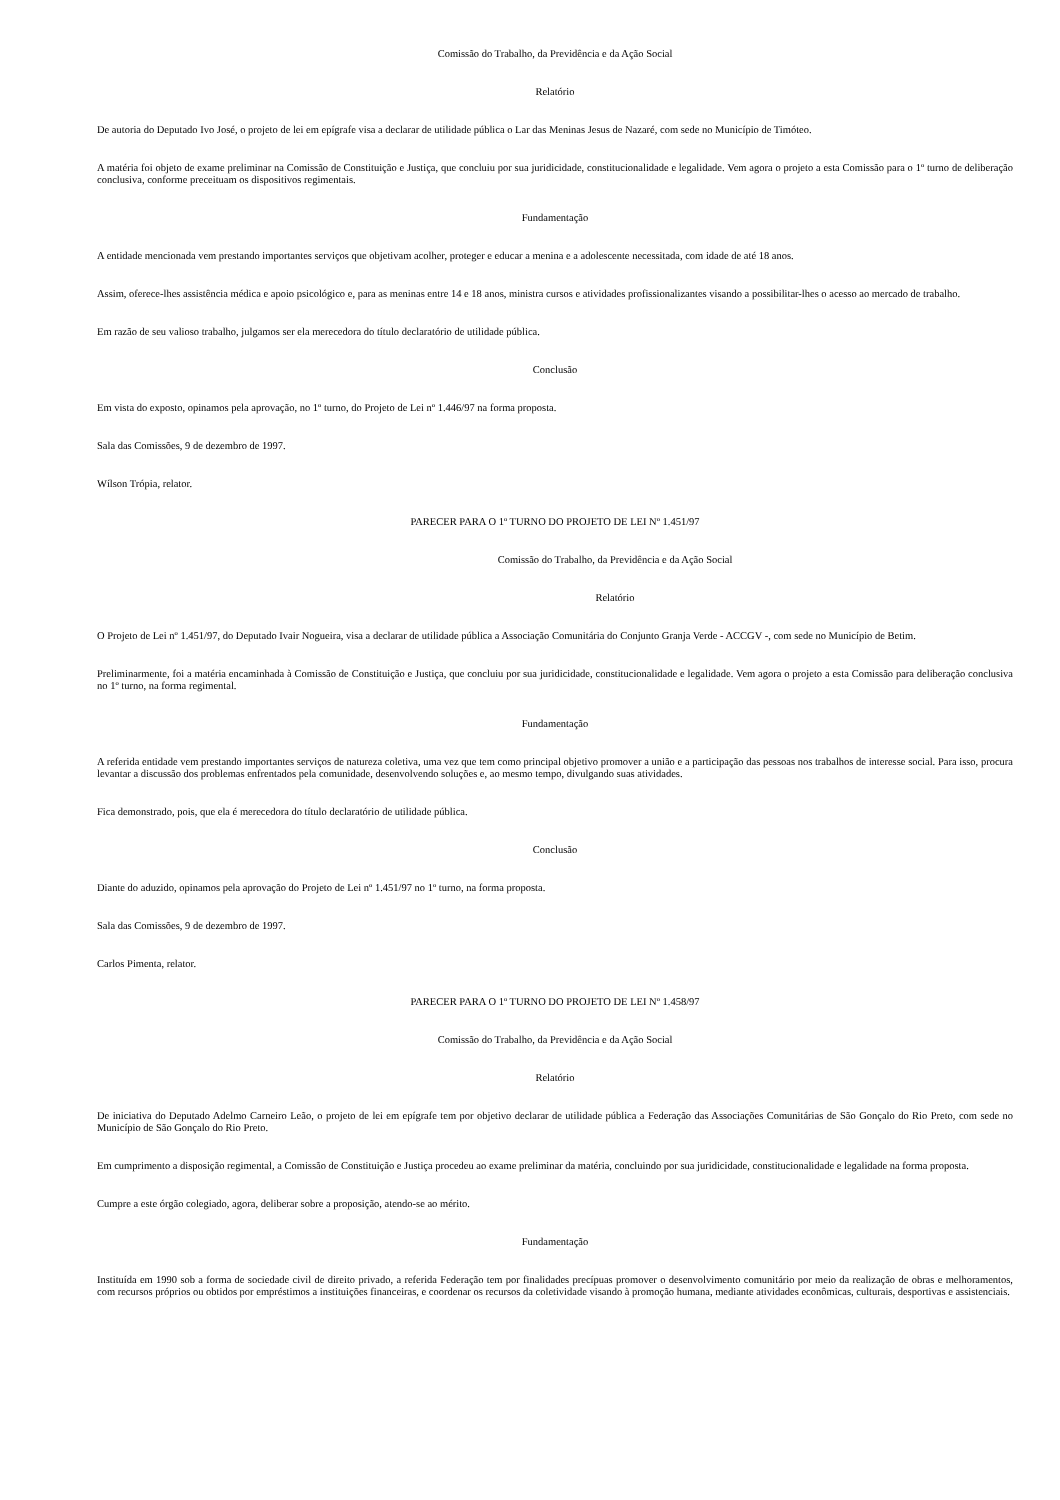Comissão do Trabalho, da Previdência e da Ação Social
Relatório
De autoria do Deputado Ivo José, o projeto de lei em epígrafe visa a declarar de utilidade pública o Lar das Meninas Jesus de Nazaré, com sede no Município de Timóteo.
A matéria foi objeto de exame preliminar na Comissão de Constituição e Justiça, que concluiu por sua juridicidade, constitucionalidade e legalidade. Vem agora o projeto a esta Comissão para o 1º turno de deliberação conclusiva, conforme preceituam os dispositivos regimentais.
Fundamentação
A entidade mencionada vem prestando importantes serviços que objetivam acolher, proteger e educar a menina e a adolescente necessitada, com idade de até 18 anos.
Assim, oferece-lhes assistência médica e apoio psicológico e, para as meninas entre 14 e 18 anos, ministra cursos e atividades profissionalizantes visando a possibilitar-lhes o acesso ao mercado de trabalho.
Em razão de seu valioso trabalho, julgamos ser ela merecedora do título declaratório de utilidade pública.
Conclusão
Em vista do exposto, opinamos pela aprovação, no 1º turno, do Projeto de Lei nº 1.446/97 na forma proposta.
Sala das Comissões, 9 de dezembro de 1997.
Wílson Trópia, relator.
PARECER PARA O 1º TURNO DO PROJETO DE LEI Nº 1.451/97
Comissão do Trabalho, da Previdência e da Ação Social
Relatório
O Projeto de Lei nº 1.451/97, do Deputado Ivair Nogueira, visa a declarar de utilidade pública a Associação Comunitária do Conjunto Granja Verde - ACCGV -, com sede no Município de Betim.
Preliminarmente, foi a matéria encaminhada à Comissão de Constituição e Justiça, que concluiu por sua juridicidade, constitucionalidade e legalidade. Vem agora o projeto a esta Comissão para deliberação conclusiva no 1º turno, na forma regimental.
Fundamentação
A referida entidade vem prestando importantes serviços de natureza coletiva, uma vez que tem como principal objetivo promover a união e a participação das pessoas nos trabalhos de interesse social. Para isso, procura levantar a discussão dos problemas enfrentados pela comunidade, desenvolvendo soluções e, ao mesmo tempo, divulgando suas atividades.
Fica demonstrado, pois, que ela é merecedora do título declaratório de utilidade pública.
Conclusão
Diante do aduzido, opinamos pela aprovação do Projeto de Lei nº 1.451/97 no 1º turno, na forma proposta.
Sala das Comissões, 9 de dezembro de 1997.
Carlos Pimenta, relator.
PARECER PARA O 1º TURNO DO PROJETO DE LEI Nº 1.458/97
Comissão do Trabalho, da Previdência e da Ação Social
Relatório
De iniciativa do Deputado Adelmo Carneiro Leão, o projeto de lei em epígrafe tem por objetivo declarar de utilidade pública a Federação das Associações Comunitárias de São Gonçalo do Rio Preto, com sede no Município de São Gonçalo do Rio Preto.
Em cumprimento a disposição regimental, a Comissão de Constituição e Justiça procedeu ao exame preliminar da matéria, concluindo por sua juridicidade, constitucionalidade e legalidade na forma proposta.
Cumpre a este órgão colegiado, agora, deliberar sobre a proposição, atendo-se ao mérito.
Fundamentação
Instituída em 1990 sob a forma de sociedade civil de direito privado, a referida Federação tem por finalidades precípuas promover o desenvolvimento comunitário por meio da realização de obras e melhoramentos, com recursos próprios ou obtidos por empréstimos a instituições financeiras, e coordenar os recursos da coletividade visando à promoção humana, mediante atividades econômicas, culturais, desportivas e assistenciais.